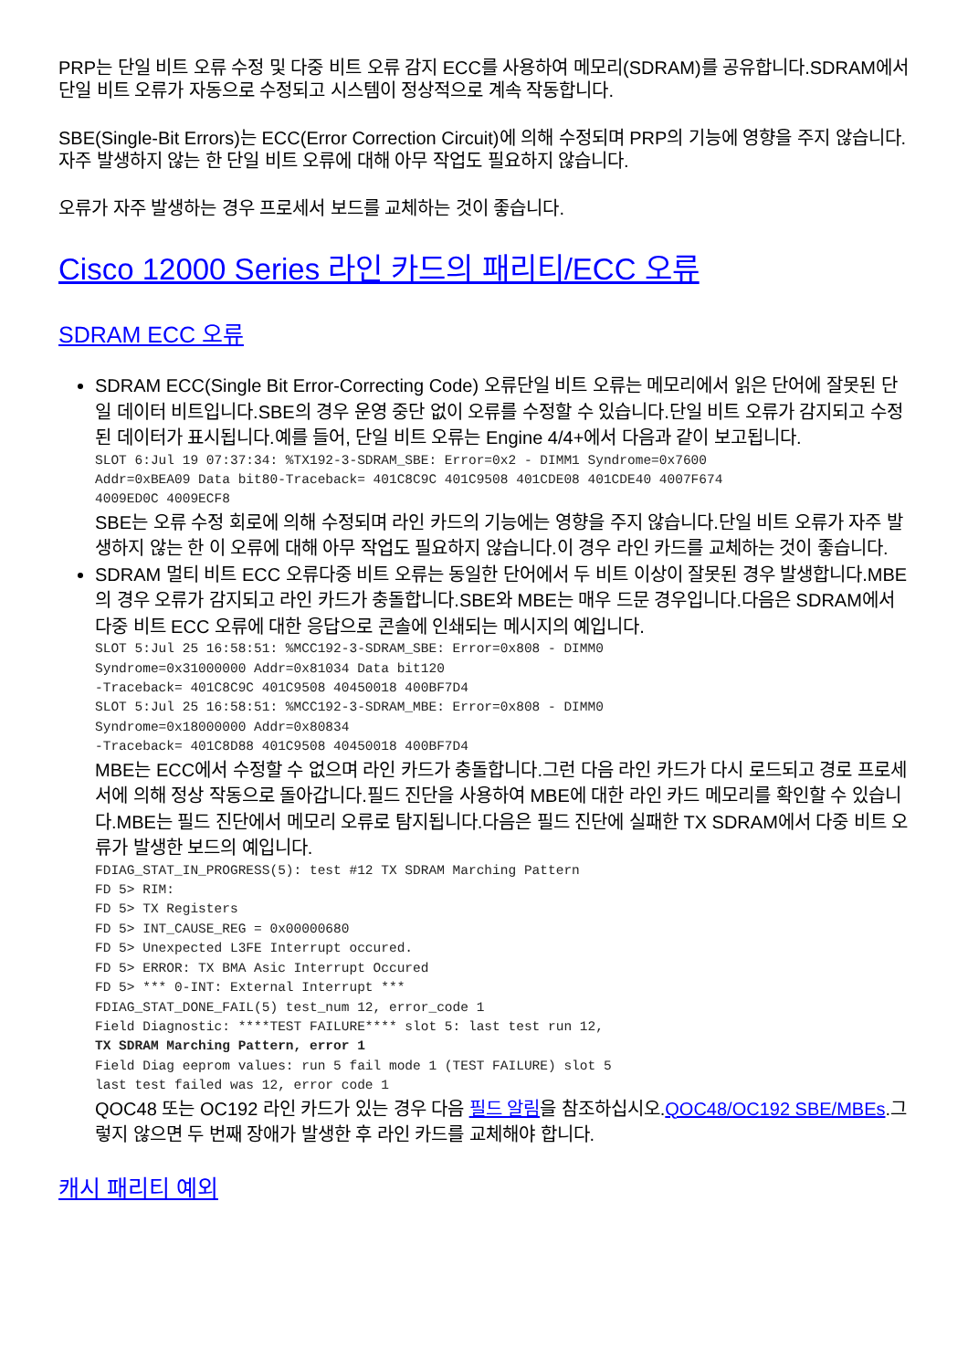PRP는 단일 비트 오류 수정 및 다중 비트 오류 감지 ECC를 사용하여 메모리(SDRAM)를 공유합니다.SDRAM에서 단일 비트 오류가 자동으로 수정되고 시스템이 정상적으로 계속 작동합니다.
SBE(Single-Bit Errors)는 ECC(Error Correction Circuit)에 의해 수정되며 PRP의 기능에 영향을 주지 않습니다.자주 발생하지 않는 한 단일 비트 오류에 대해 아무 작업도 필요하지 않습니다.
오류가 자주 발생하는 경우 프로세서 보드를 교체하는 것이 좋습니다.
Cisco 12000 Series 라인 카드의 패리티/ECC 오류
SDRAM ECC 오류
SDRAM ECC(Single Bit Error-Correcting Code) 오류단일 비트 오류는 메모리에서 읽은 단어에 잘못된 단일 데이터 비트입니다.SBE의 경우 운영 중단 없이 오류를 수정할 수 있습니다.단일 비트 오류가 감지되고 수정된 데이터가 표시됩니다.예를 들어, 단일 비트 오류는 Engine 4/4+에서 다음과 같이 보고됩니다.
SLOT 6:Jul 19 07:37:34: %TX192-3-SDRAM_SBE: Error=0x2 - DIMM1 Syndrome=0x7600
Addr=0xBEA09 Data bit80-Traceback= 401C8C9C 401C9508 401CDE08 401CDE40 4007F674
4009ED0C 4009ECF8
SBE는 오류 수정 회로에 의해 수정되며 라인 카드의 기능에는 영향을 주지 않습니다.단일 비트 오류가 자주 발생하지 않는 한 이 오류에 대해 아무 작업도 필요하지 않습니다.이 경우 라인 카드를 교체하는 것이 좋습니다.
SDRAM 멀티 비트 ECC 오류다중 비트 오류는 동일한 단어에서 두 비트 이상이 잘못된 경우 발생합니다.MBE의 경우 오류가 감지되고 라인 카드가 충돌합니다.SBE와 MBE는 매우 드문 경우입니다.다음은 SDRAM에서 다중 비트 ECC 오류에 대한 응답으로 콘솔에 인쇄되는 메시지의 예입니다.
SLOT 5:Jul 25 16:58:51: %MCC192-3-SDRAM_SBE: Error=0x808 - DIMM0
Syndrome=0x31000000 Addr=0x81034 Data bit120
-Traceback= 401C8C9C 401C9508 40450018 400BF7D4
SLOT 5:Jul 25 16:58:51: %MCC192-3-SDRAM_MBE: Error=0x808 - DIMM0
Syndrome=0x18000000 Addr=0x80834
-Traceback= 401C8D88 401C9508 40450018 400BF7D4
MBE는 ECC에서 수정할 수 없으며 라인 카드가 충돌합니다.그런 다음 라인 카드가 다시 로드되고 경로 프로세서에 의해 정상 작동으로 돌아갑니다.필드 진단을 사용하여 MBE에 대한 라인 카드 메모리를 확인할 수 있습니다.MBE는 필드 진단에서 메모리 오류로 탐지됩니다.다음은 필드 진단에 실패한 TX SDRAM에서 다중 비트 오류가 발생한 보드의 예입니다.
FDIAG_STAT_IN_PROGRESS(5): test #12 TX SDRAM Marching Pattern
FD 5> RIM:
FD 5> TX Registers
FD 5> INT_CAUSE_REG = 0x00000680
FD 5> Unexpected L3FE Interrupt occured.
FD 5> ERROR: TX BMA Asic Interrupt Occured
FD 5> *** 0-INT: External Interrupt ***
FDIAG_STAT_DONE_FAIL(5) test_num 12, error_code 1
Field Diagnostic: ****TEST FAILURE**** slot 5: last test run 12,
TX SDRAM Marching Pattern, error 1
Field Diag eeprom values: run 5 fail mode 1 (TEST FAILURE) slot 5
last test failed was 12, error code 1
QOC48 또는 OC192 라인 카드가 있는 경우 다음 필드 알림을 참조하십시오.QOC48/OC192 SBE/MBEs.그렇지 않으면 두 번째 장애가 발생한 후 라인 카드를 교체해야 합니다.
캐시 패리티 예외